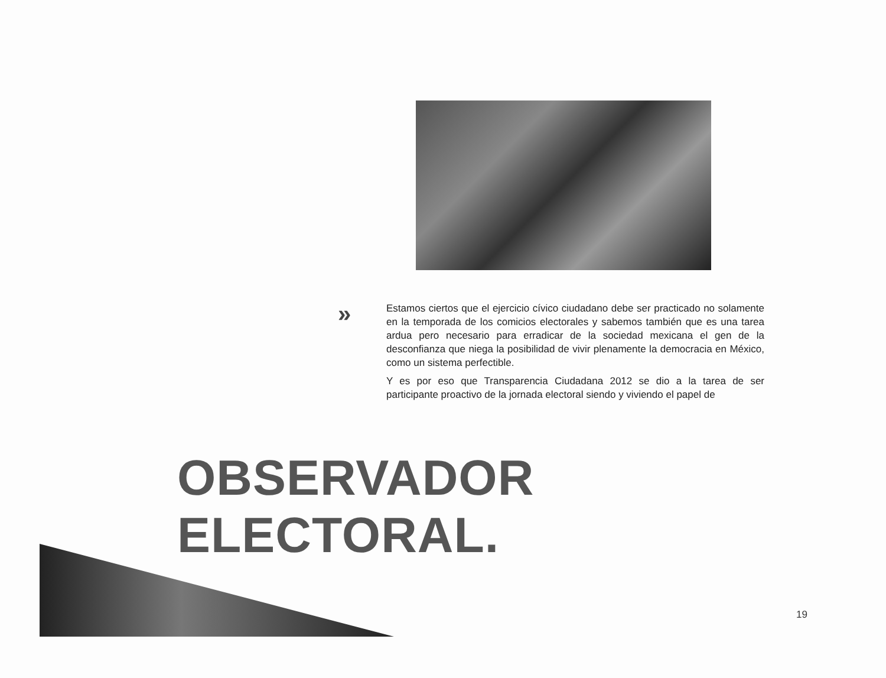»
Estamos ciertos que el ejercicio cívico ciudadano debe ser practicado no solamente en la temporada de los comicios electorales y sabemos también que es una tarea ardua pero necesario para erradicar de la sociedad mexicana el gen de la desconfianza que niega la posibilidad de vivir plenamente la democracia en México, como un sistema perfectible.
Y es por eso que Transparencia Ciudadana 2012 se dio a la tarea de ser participante proactivo de la jornada electoral siendo y viviendo el papel de
OBSERVADOR ELECTORAL.
19